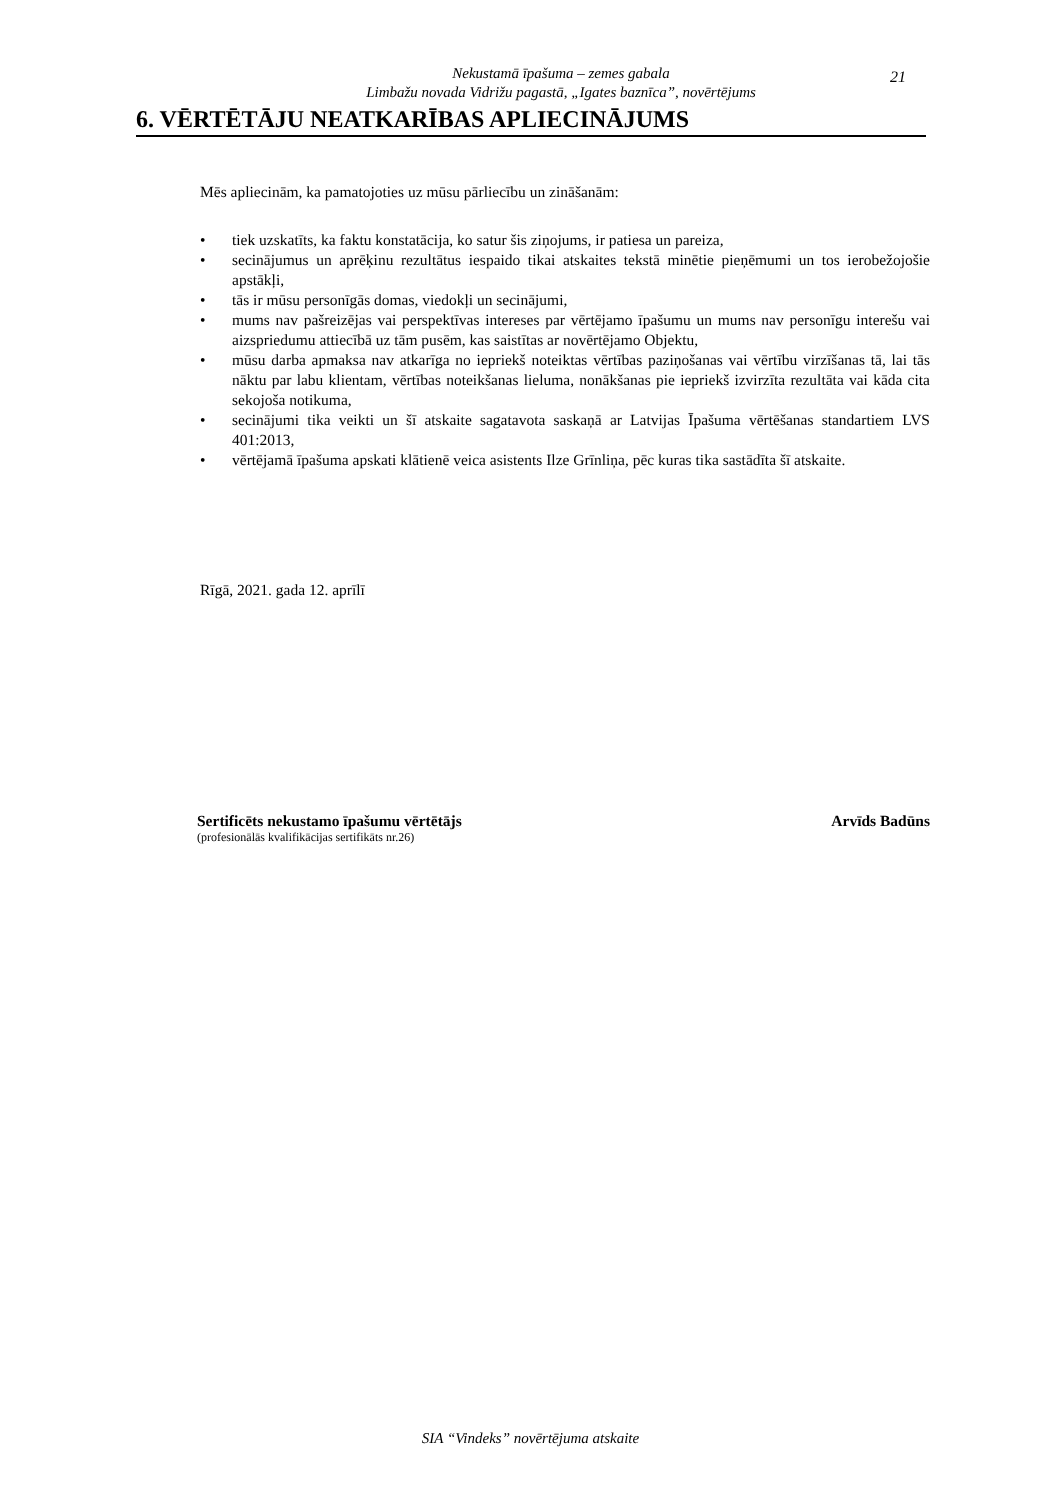Nekustamā īpašuma – zemes gabala
Limbažu novada Vidrižu pagastā, „Igates baznīca”, novērtējums
21
6. VĒRTĒTĀJU NEATKARĪBAS APLIECINĀJUMS
Mēs apliecinām, ka pamatojoties uz mūsu pārliecību un zināšanām:
• tiek uzskatīts, ka faktu konstatācija, ko satur šis ziņojums, ir patiesa un pareiza,
• secinājumus un aprēķinu rezultātus iespaido tikai atskaites tekstā minētie pieņēmumi un tos ierobežojošie apstākļi,
• tās ir mūsu personīgās domas, viedokļi un secinājumi,
• mums nav pašreizējas vai perspektīvas intereses par vērtējamo īpašumu un mums nav personīgu interešu vai aizspriedumu attiecībā uz tām pusēm, kas saistītas ar novērtējamo Objektu,
• mūsu darba apmaksa nav atkarīga no iepriekš noteiktas vērtības paziņošanas vai vērtību virzīšanas tā, lai tās nāktu par labu klientam, vērtības noteikšanas lieluma, nonākšanas pie iepriekš izvirzīta rezultāta vai kāda cita sekojoša notikuma,
• secinājumi tika veikti un šī atskaite sagatavota saskaņā ar Latvijas Īpašuma vērtēšanas standartiem LVS 401:2013,
• vērtējamā īpašuma apskati klātienē veica asistents Ilze Grīnliņa, pēc kuras tika sastādīta šī atskaite.
Rīgā, 2021. gada 12. aprīlī
Sertificēts nekustamo īpašumu vērtētājs Arvīds Badūns
(profesionālās kvalifikācijas sertifikāts nr.26)
SIA “Vindeks” novērtējuma atskaite